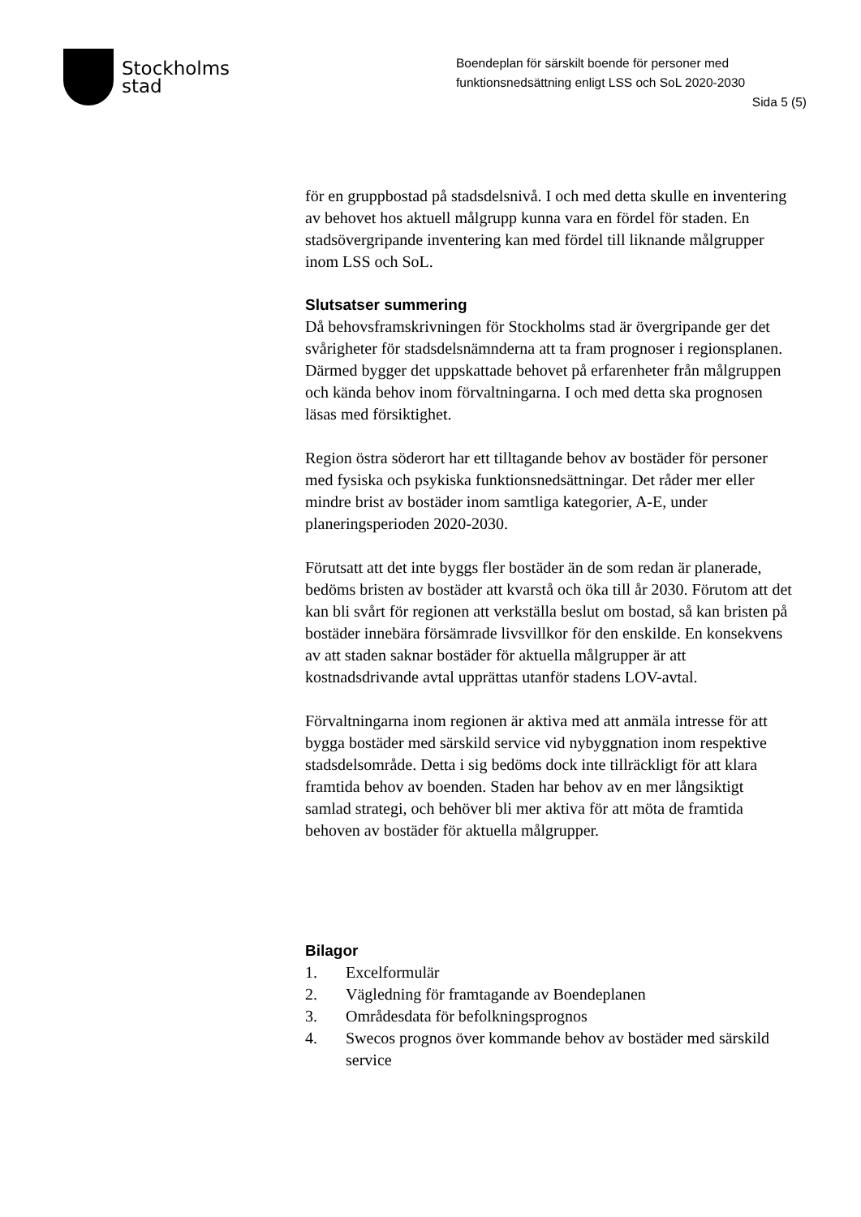Stockholms
stad
Boendeplan för särskilt boende för personer med funktionsnedsättning enligt LSS och SoL 2020-2030
Sida 5 (5)
för en gruppbostad på stadsdelsnivå. I och med detta skulle en inventering av behovet hos aktuell målgrupp kunna vara en fördel för staden. En stadsövergripande inventering kan med fördel till liknande målgrupper inom LSS och SoL.
Slutsatser summering
Då behovsframskrivningen för Stockholms stad är övergripande ger det svårigheter för stadsdelsnämnderna att ta fram prognoser i regionsplanen. Därmed bygger det uppskattade behovet på erfarenheter från målgruppen och kända behov inom förvaltningarna. I och med detta ska prognosen läsas med försiktighet.
Region östra söderort har ett tilltagande behov av bostäder för personer med fysiska och psykiska funktionsnedsättningar. Det råder mer eller mindre brist av bostäder inom samtliga kategorier, A-E, under planeringsperioden 2020-2030.
Förutsatt att det inte byggs fler bostäder än de som redan är planerade, bedöms bristen av bostäder att kvarstå och öka till år 2030. Förutom att det kan bli svårt för regionen att verkställa beslut om bostad, så kan bristen på bostäder innebära försämrade livsvillkor för den enskilde. En konsekvens av att staden saknar bostäder för aktuella målgrupper är att kostnadsdrivande avtal upprättas utanför stadens LOV-avtal.
Förvaltningarna inom regionen är aktiva med att anmäla intresse för att bygga bostäder med särskild service vid nybyggnation inom respektive stadsdelsområde. Detta i sig bedöms dock inte tillräckligt för att klara framtida behov av boenden. Staden har behov av en mer långsiktigt samlad strategi, och behöver bli mer aktiva för att möta de framtida behoven av bostäder för aktuella målgrupper.
Bilagor
1. Excelformulär
2. Vägledning för framtagande av Boendeplanen
3. Områdesdata för befolkningsprognos
4. Swecos prognos över kommande behov av bostäder med särskild service